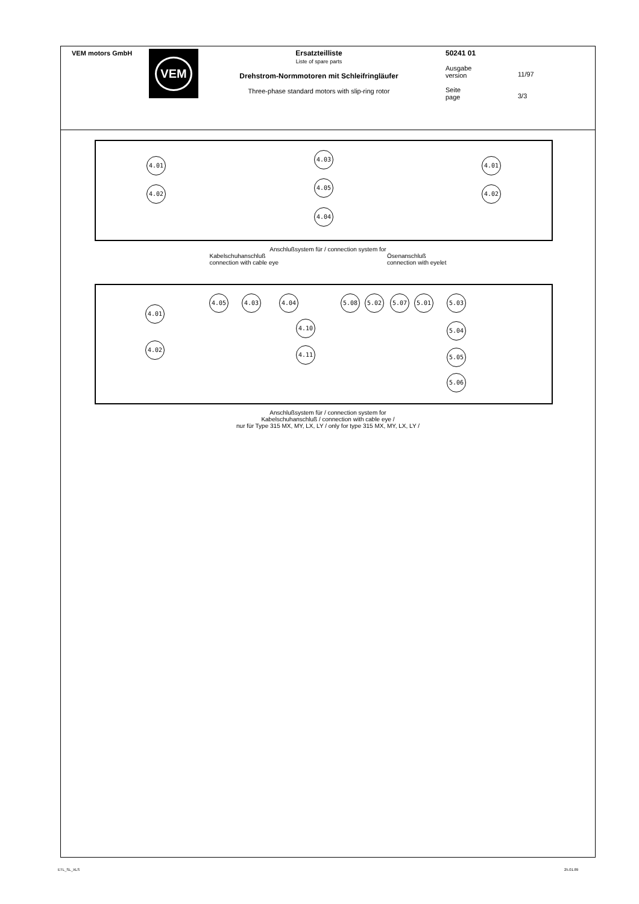VEM motors GmbH
VEM
Ersatzteilliste
Liste of spare parts
Drehstrom-Normmotoren mit Schleifringläufer
Three-phase standard motors with slip-ring rotor
50241 01
Ausgabe
version
Seite
page
11/97
3/3
4.01
4.02
4.03
4.05
4.04
4.01
4.02
Anschlußsystem für / connection system for
Kabelschuhanschluß
connection with cable eye
Ösenanschluß
connection with eyelet
4.01
4.02
4.05 4.03 4.04
4.10
4.11
5.08 5.02 5.07 5.01 5.03
5.04
5.05
5.06
Anschlußsystem für / connection system for
Kabelschuhanschluß / connection with cable eye /
nur für Type 315 MX, MY, LX, LY / only for type 315 MX, MY, LX, LY /
ETL_SL_XLS 25.01.89